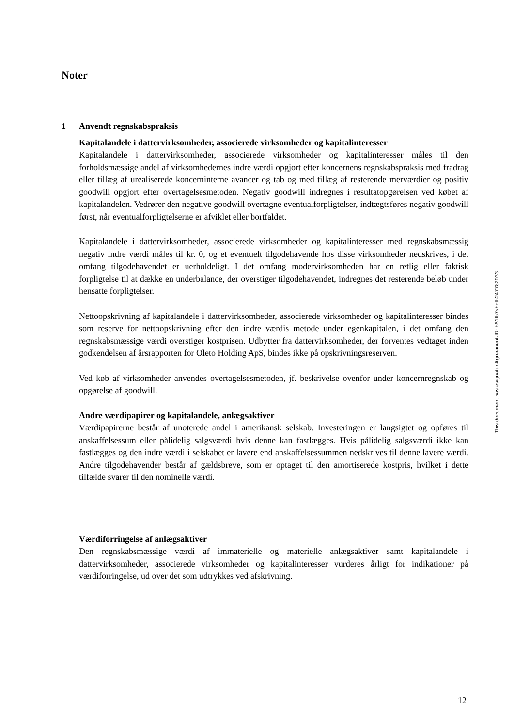Noter
1 Anvendt regnskabspraksis
Kapitalandele i dattervirksomheder, associerede virksomheder og kapitalinteresser
Kapitalandele i dattervirksomheder, associerede virksomheder og kapitalinteresser måles til den forholdsmæssige andel af virksomhedernes indre værdi opgjort efter koncernens regnskabspraksis med fradrag eller tillæg af urealiserede koncerninterne avancer og tab og med tillæg af resterende merværdier og positiv goodwill opgjort efter overtagelsesmetoden. Negativ goodwill indregnes i resultatopgørelsen ved købet af kapitalandelen. Vedrører den negative goodwill overtagne eventualforpligtelser, indtægtsføres negativ goodwill først, når eventualforpligtelserne er afviklet eller bortfaldet.
Kapitalandele i dattervirksomheder, associerede virksomheder og kapitalinteresser med regnskabsmæssig negativ indre værdi måles til kr. 0, og et eventuelt tilgodehavende hos disse virksomheder nedskrives, i det omfang tilgodehavendet er uerholdeligt. I det omfang modervirksomheden har en retlig eller faktisk forpligtelse til at dække en underbalance, der overstiger tilgodehavendet, indregnes det resterende beløb under hensatte forpligtelser.
Nettoopskrivning af kapitalandele i dattervirksomheder, associerede virksomheder og kapitalinteresser bindes som reserve for nettoopskrivning efter den indre værdis metode under egenkapitalen, i det omfang den regnskabsmæssige værdi overstiger kostprisen. Udbytter fra dattervirksomheder, der forventes vedtaget inden godkendelsen af årsrapporten for Oleto Holding ApS, bindes ikke på opskrivningsreserven.
Ved køb af virksomheder anvendes overtagelsesmetoden, jf. beskrivelse ovenfor under koncernregnskab og opgørelse af goodwill.
Andre værdipapirer og kapitalandele, anlægsaktiver
Værdipapirerne består af unoterede andel i amerikansk selskab. Investeringen er langsigtet og opføres til anskaffelsessum eller pålidelig salgsværdi hvis denne kan fastlægges. Hvis pålidelig salgsværdi ikke kan fastlægges og den indre værdi i selskabet er lavere end anskaffelsessummen nedskrives til denne lavere værdi. Andre tilgodehavender består af gældsbreve, som er optaget til den amortiserede kostpris, hvilket i dette tilfælde svarer til den nominelle værdi.
Værdiforringelse af anlægsaktiver
Den regnskabsmæssige værdi af immaterielle og materielle anlægsaktiver samt kapitalandele i dattervirksomheder, associerede virksomheder og kapitalinteresser vurderes årligt for indikationer på værdiforringelse, ud over det som udtrykkes ved afskrivning.
This document has esignatur Agreement-ID: b61fb7shqth247782033
12